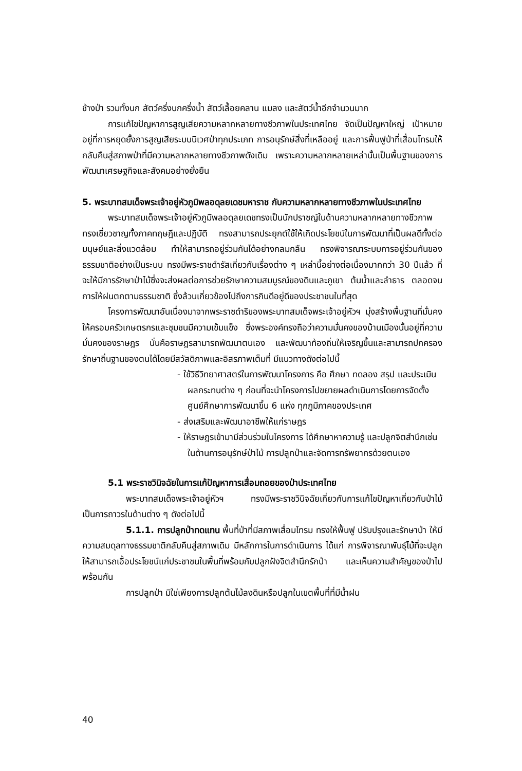ช้างป่า รวมทั้งนก สัตว์ครึ่งบกครึ่งน้ำ สัตว์เลื้อยคลาน แมลง และสัตว์น้ำอีกจำนวนมาก
การแก้ไขปัญหาการสูญเสียความหลากหลายทางชีวภาพในประเทศไทย จัดเป็นปัญหาใหญ่ เป้าหมายอยู่ที่การหยุดยั้งการสูญเสียระบบนิเวศป่าทุกประเภท การอนุรักษ์สิ่งที่เหลืออยู่ และการฟื้นฟูป่าที่เสื่อมโทรมให้กลับคืนสู่สภาพป่าที่มีความหลากหลายทางชีวภาพดังเดิม เพราะความหลากหลายเหล่านั้นเป็นพื้นฐานของการพัฒนาเศรษฐกิจและสังคมอย่างยั่งยืน
5. พระบาทสมเด็จพระเจ้าอยู่หัวภูมิพลอดุลยเดชมหาราช กับความหลากหลายทางชีวภาพในประเทศไทย
พระบาทสมเด็จพระเจ้าอยู่หัวภูมิพลอดุลยเดชทรงเป็นนักปราชญ์ในด้านความหลากหลายทางชีวภาพ ทรงเชี่ยวชาญทั้งภาคทฤษฎีและปฏิบัติ ทรงสามารถประยุกต์ใช้ให้เกิดประโยชน์ในการพัฒนาที่เป็นผลดีทั้งต่อมนุษย์และสิ่งแวดล้อม ทำให้สามารถอยู่ร่วมกันได้อย่างกลมกลืน ทรงพิจารณาระบบการอยู่ร่วมกันของธรรมชาติอย่างเป็นระบบ ทรงมีพระราชดำรัสเกี่ยวกับเรื่องต่าง ๆ เหล่านี้อย่างต่อเนื่องมากกว่า 30 ปีแล้ว ที่จะให้มีการรักษาป่าไม้ซึ่งจะส่งผลต่อการช่วยรักษาความสมบูรณ์ของดินและภูเขา ต้นน้ำและลำธาร ตลอดจนการให้ฝนตกตามธรรมชาติ ซึ่งล้วนเกี่ยวข้องไปถึงการกินดีอยู่ดีของประชาชนในที่สุด
โครงการพัฒนาอันเนื่องมาจากพระราชดำริของพระบาทสมเด็จพระเจ้าอยู่หัวฯ มุ่งสร้างพื้นฐานที่มั่นคงให้ครอบครัวเกษตรกรและชุมชนมีความเข้มแข็ง ซึ่งพระองค์ทรงถือว่าความมั่นคงของบ้านเมืองนั้นอยู่ที่ความมั่นคงของราษฎร นั่นคือราษฎรสามารถพัฒนาตนเอง และพัฒนาท้องถิ่นให้เจริญขึ้นและสามารถปกครองรักษาถิ่นฐานของตนได้โดยมีสวัสดิภาพและอิสรภาพเต็มที่ มีแนวทางดังต่อไปนี้
- ใช้วิธีวิทยาศาสตร์ในการพัฒนาโครงการ คือ ศึกษา ทดลอง สรุป และประเมินผลกระทบต่าง ๆ ก่อนที่จะนำโครงการไปขยายผลดำเนินการโดยการจัดตั้งศูนย์ศึกษาการพัฒนาขึ้น 6 แห่ง ทุกภูมิภาคของประเทศ
- ส่งเสริมและพัฒนาอาชีพให้แก่ราษฎร
- ให้ราษฎรเข้ามามีส่วนร่วมในโครงการ ได้ศึกษาหาความรู้ และปลูกจิตสำนึกเช่นในด้านการอนุรักษ์ป่าไม้ การปลูกป่าและจัดการทรัพยากรด้วยตนเอง
5.1 พระราชวินิจฉัยในการแก้ปัญหาการเสื่อมถอยของป่าประเทศไทย
พระบาทสมเด็จพระเจ้าอยู่หัวฯ ทรงมีพระราชวินิจฉัยเกี่ยวกับการแก้ไขปัญหาเกี่ยวกับป่าไม้เป็นการถาวรในด้านต่าง ๆ ดังต่อไปนี้
5.1.1. การปลูกป่าทดแทน พื้นที่ป่าที่มีสภาพเสื่อมโทรม ทรงให้ฟื้นฟู ปรับปรุงและรักษาป่า ให้มีความสมดุลทางธรรมชาติกลับคืนสู่สภาพเดิม มีหลักการในการดำเนินการ ได้แก่ การพิจารณาพันธุ์ไม้ที่จะปลูกให้สามารถเอื้อประโยชน์แก่ประชาชนในพื้นที่พร้อมกับปลูกฝังจิตสำนึกรักป่า และเห็นความสำคัญของป่าไปพร้อมกัน
การปลูกป่า มิใช่เพียงการปลูกต้นไม้ลงดินหรือปลูกในเขตพื้นที่ที่มีน้ำฝน
40